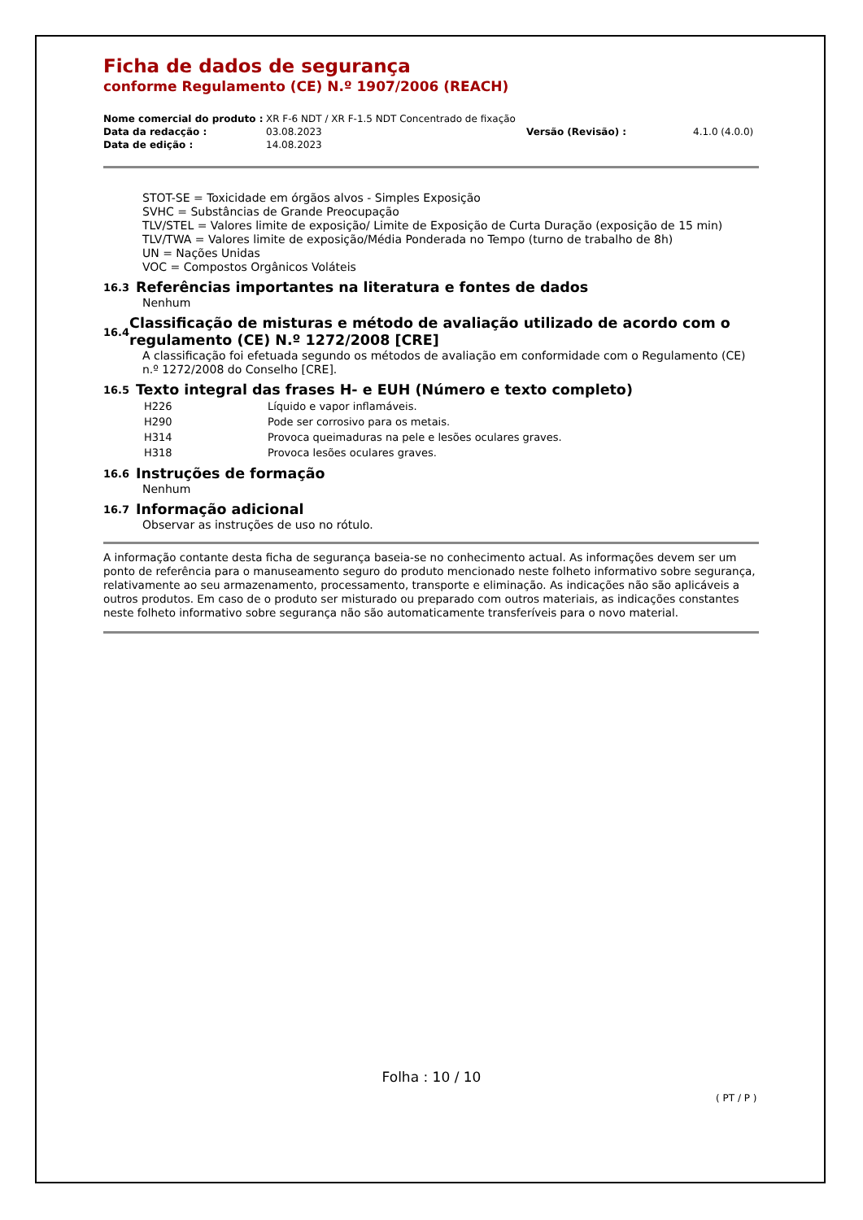Ficha de dados de segurança
conforme Regulamento (CE) N.º 1907/2006 (REACH)
| Nome comercial do produto : | XR F-6 NDT / XR F-1.5 NDT Concentrado de fixação | | |
| Data da redacção : | 03.08.2023 | Versão (Revisão) : | 4.1.0 (4.0.0) |
| Data de edição : | 14.08.2023 | | |
STOT-SE = Toxicidade em órgãos alvos - Simples Exposição
SVHC = Substâncias de Grande Preocupação
TLV/STEL = Valores limite de exposição/ Limite de Exposição de Curta Duração (exposição de 15 min)
TLV/TWA = Valores limite de exposição/Média Ponderada no Tempo (turno de trabalho de 8h)
UN = Nações Unidas
VOC = Compostos Orgânicos Voláteis
16.3 Referências importantes na literatura e fontes de dados
Nenhum
16.4 Classificação de misturas e método de avaliação utilizado de acordo com o regulamento (CE) N.º 1272/2008 [CRE]
A classificação foi efetuada segundo os métodos de avaliação em conformidade com o Regulamento (CE) n.º 1272/2008 do Conselho [CRE].
16.5 Texto integral das frases H- e EUH (Número e texto completo)
| H226 | Líquido e vapor inflamáveis. |
| H290 | Pode ser corrosivo para os metais. |
| H314 | Provoca queimaduras na pele e lesões oculares graves. |
| H318 | Provoca lesões oculares graves. |
16.6 Instruções de formação
Nenhum
16.7 Informação adicional
Observar as instruções de uso no rótulo.
A informação contante desta ficha de segurança baseia-se no conhecimento actual. As informações devem ser um ponto de referência para o manuseamento seguro do produto mencionado neste folheto informativo sobre segurança, relativamente ao seu armazenamento, processamento, transporte e eliminação. As indicações não são aplicáveis a outros produtos. Em caso de o produto ser misturado ou preparado com outros materiais, as indicações constantes neste folheto informativo sobre segurança não são automaticamente transferíveis para o novo material.
Folha : 10 / 10
( PT / P )